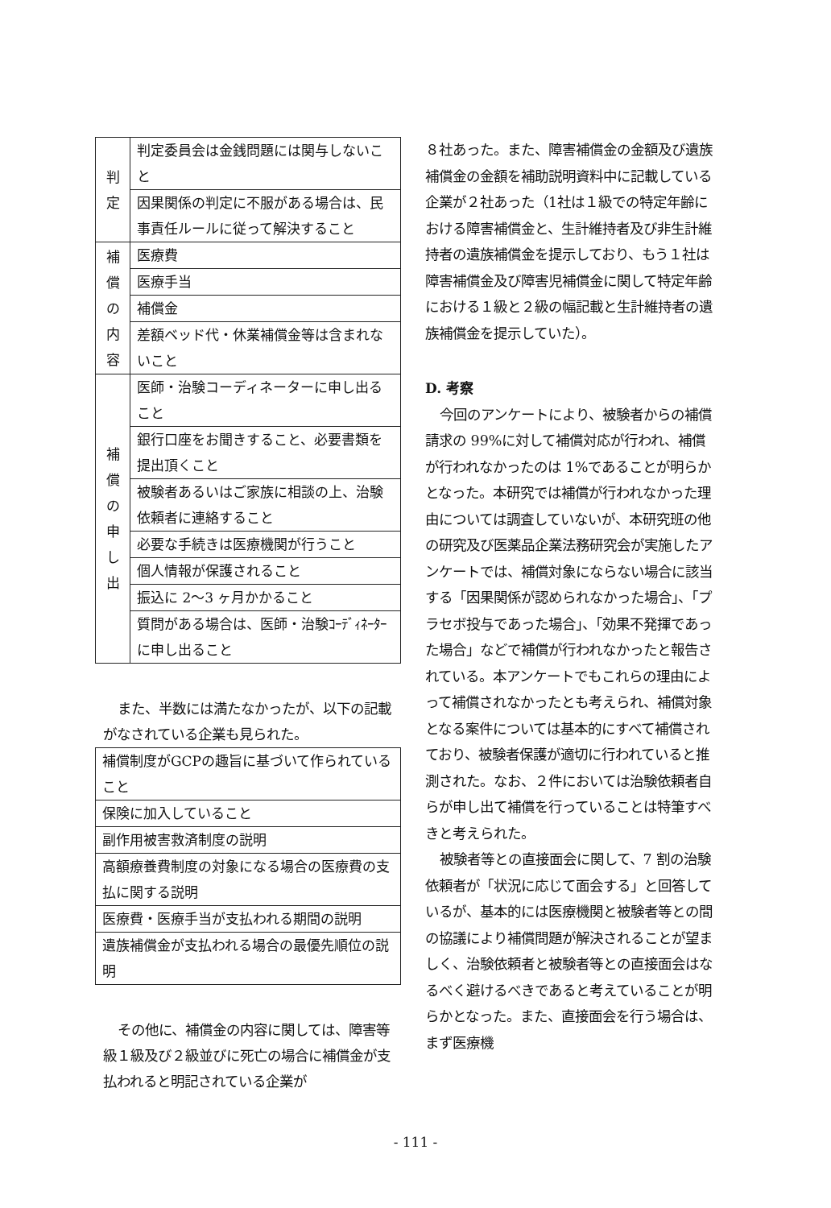| 判 定 | 判定委員会は金銭問題には関与しないこと |
| | 因果関係の判定に不服がある場合は、民事責任ルールに従って解決すること |
| 補 償 の 内 容 | 医療費 |
| | 医療手当 |
| | 補償金 |
| | 差額ベッド代・休業補償金等は含まれないこと |
| 補 償 の 申 し 出 | 医師・治験コーディネーターに申し出ること |
| | 銀行口座をお聞きすること、必要書類を提出頂くこと |
| | 被験者あるいはご家族に相談の上、治験依頼者に連絡すること |
| | 必要な手続きは医療機関が行うこと |
| | 個人情報が保護されること |
| | 振込に 2～3 ヶ月かかること |
| | 質問がある場合は、医師・治験ｺｰﾃﾞｨﾈｰﾀｰに申し出ること |
また、半数には満たなかったが、以下の記載がなされている企業も見られた。
| 補償制度がGCPの趣旨に基づいて作られていること |
| 保険に加入していること |
| 副作用被害救済制度の説明 |
| 高額療養費制度の対象になる場合の医療費の支払に関する説明 |
| 医療費・医療手当が支払われる期間の説明 |
| 遺族補償金が支払われる場合の最優先順位の説明 |
その他に、補償金の内容に関しては、障害等級１級及び２級並びに死亡の場合に補償金が支払われると明記されている企業が
８社あった。また、障害補償金の金額及び遺族補償金の金額を補助説明資料中に記載している企業が２社あった（1社は１級での特定年齢における障害補償金と、生計維持者及び非生計維持者の遺族補償金を提示しており、もう１社は障害補償金及び障害児補償金に関して特定年齢における１級と２級の幅記載と生計維持者の遺族補償金を提示していた）。
D. 考察
今回のアンケートにより、被験者からの補償請求の 99%に対して補償対応が行われ、補償が行われなかったのは 1%であることが明らかとなった。本研究では補償が行われなかった理由については調査していないが、本研究班の他の研究及び医薬品企業法務研究会が実施したアンケートでは、補償対象にならない場合に該当する「因果関係が認められなかった場合」、「プラセボ投与であった場合」、「効果不発揮であった場合」などで補償が行われなかったと報告されている。本アンケートでもこれらの理由によって補償されなかったとも考えられ、補償対象となる案件については基本的にすべて補償されており、被験者保護が適切に行われていると推測された。なお、２件においては治験依頼者自らが申し出て補償を行っていることは特筆すべきと考えられた。
被験者等との直接面会に関して、7 割の治験依頼者が「状況に応じて面会する」と回答しているが、基本的には医療機関と被験者等との間の協議により補償問題が解決されることが望ましく、治験依頼者と被験者等との直接面会はなるべく避けるべきであると考えていることが明らかとなった。また、直接面会を行う場合は、まず医療機
- 111 -